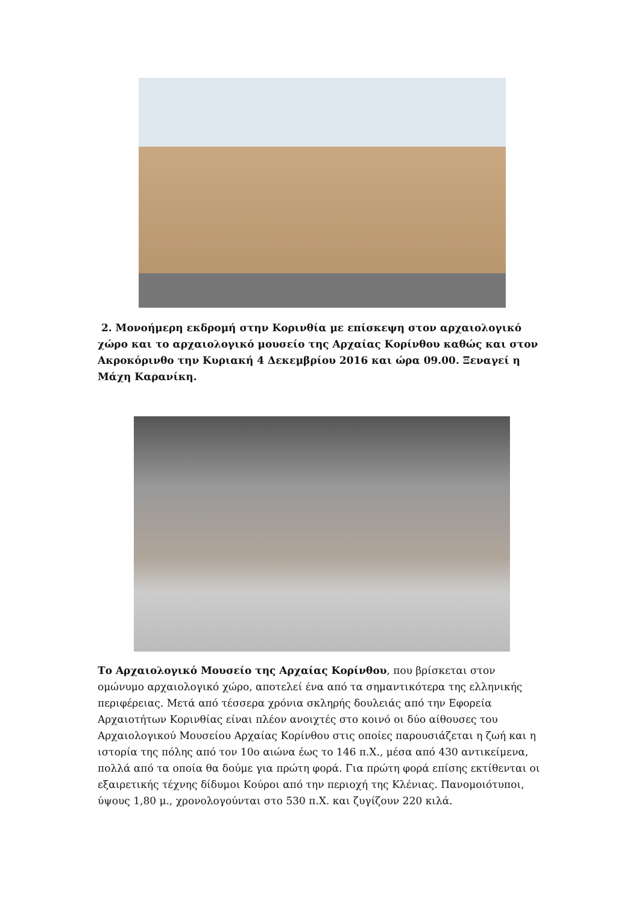2. Μονοήμερη εκδρομή στην Κορινθία με επίσκεψη στον αρχαιολογικό χώρο και το αρχαιολογικό μουσείο της Αρχαίας Κορίνθου καθώς και στον Ακροκόρινθο την Κυριακή 4 Δεκεμβρίου 2016 και ώρα 09.00. Ξεναγεί η Μάχη Καρανίκη.
Το Αρχαιολογικό Μουσείο της Αρχαίας Κορίνθου, που βρίσκεται στον ομώνυμο αρχαιολογικό χώρο, αποτελεί ένα από τα σημαντικότερα της ελληνικής περιφέρειας. Μετά από τέσσερα χρόνια σκληρής δουλειάς από την Εφορεία Αρχαιοτήτων Κορινθίας είναι πλέον ανοιχτές στο κοινό οι δύο αίθουσες του Αρχαιολογικού Μουσείου Αρχαίας Κορίνθου στις οποίες παρουσιάζεται η ζωή και η ιστορία της πόλης από τον 10ο αιώνα έως το 146 π.Χ., μέσα από 430 αντικείμενα, πολλά από τα οποία θα δούμε για πρώτη φορά. Για πρώτη φορά επίσης εκτίθενται οι εξαιρετικής τέχνης δίδυμοι Κούροι από την περιοχή της Κλένιας. Πανομοιότυποι, ύψους 1,80 μ., χρονολογούνται στο 530 π.Χ. και ζυγίζουν 220 κιλά.